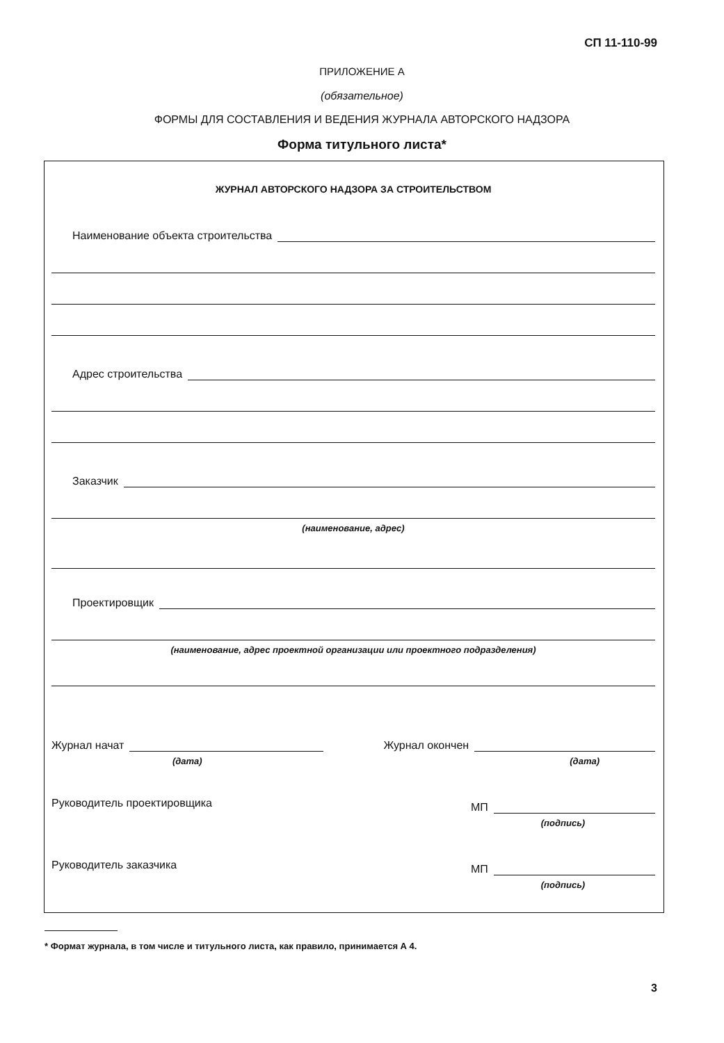СП 11-110-99
ПРИЛОЖЕНИЕ А
(обязательное)
ФОРМЫ ДЛЯ СОСТАВЛЕНИЯ И ВЕДЕНИЯ ЖУРНАЛА АВТОРСКОГО НАДЗОРА
Форма титульного листа*
ЖУРНАЛ АВТОРСКОГО НАДЗОРА ЗА СТРОИТЕЛЬСТВОМ
Наименование объекта строительства
Адрес строительства
Заказчик
(наименование, адрес)
Проектировщик
(наименование, адрес проектной организации или проектного подразделения)
Журнал начат
(дата)
Журнал окончен
(дата)
Руководитель проектировщика
МП
(подпись)
Руководитель заказчика
МП
(подпись)
* Формат журнала, в том числе и титульного листа, как правило, принимается А 4.
3